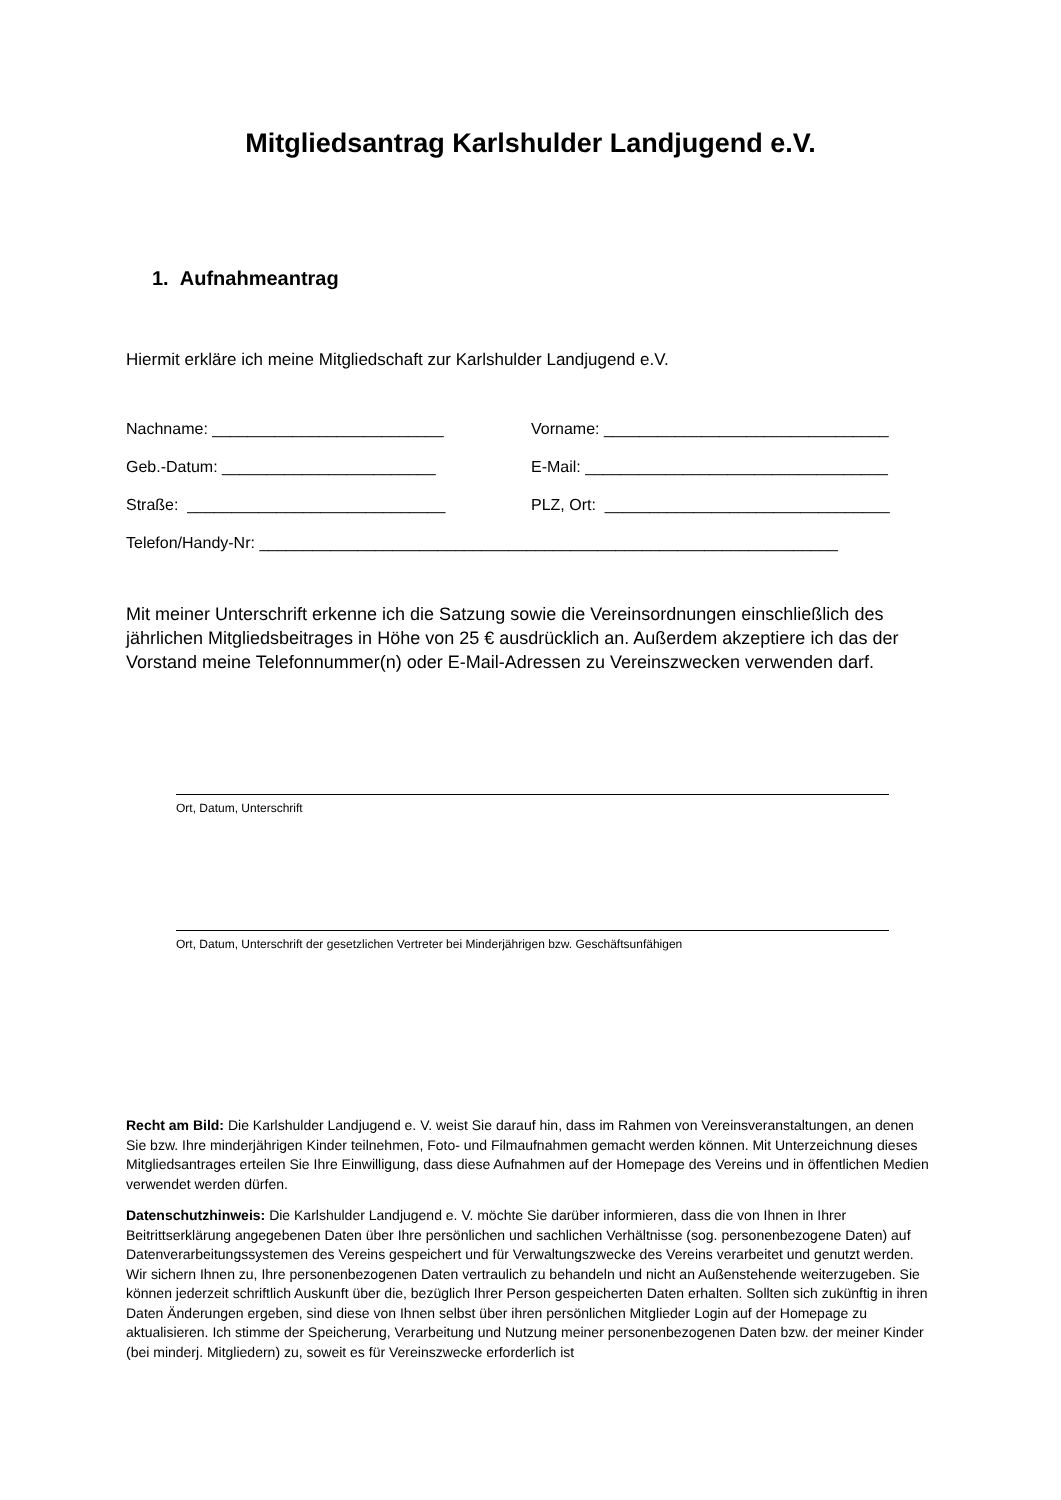Mitgliedsantrag Karlshulder Landjugend e.V.
1. Aufnahmeantrag
Hiermit erkläre ich meine Mitgliedschaft zur Karlshulder Landjugend e.V.
Nachname: __________________________ Vorname: ________________________________
Geb.-Datum: ________________________ E-Mail: __________________________________
Straße: _____________________________ PLZ, Ort: ________________________________
Telefon/Handy-Nr: _________________________________________________________________
Mit meiner Unterschrift erkenne ich die Satzung sowie die Vereinsordnungen einschließlich des jährlichen Mitgliedsbeitrages in Höhe von 25 € ausdrücklich an. Außerdem akzeptiere ich das der Vorstand meine Telefonnummer(n) oder E-Mail-Adressen zu Vereinszwecken verwenden darf.
Ort, Datum, Unterschrift
Ort, Datum, Unterschrift der gesetzlichen Vertreter bei Minderjährigen bzw. Geschäftsunfähigen
Recht am Bild: Die Karlshulder Landjugend e. V. weist Sie darauf hin, dass im Rahmen von Vereinsveranstaltungen, an denen Sie bzw. Ihre minderjährigen Kinder teilnehmen, Foto- und Filmaufnahmen gemacht werden können. Mit Unterzeichnung dieses Mitgliedsantrages erteilen Sie Ihre Einwilligung, dass diese Aufnahmen auf der Homepage des Vereins und in öffentlichen Medien verwendet werden dürfen.
Datenschutzhinweis: Die Karlshulder Landjugend e. V. möchte Sie darüber informieren, dass die von Ihnen in Ihrer Beitrittserklärung angegebenen Daten über Ihre persönlichen und sachlichen Verhältnisse (sog. personenbezogene Daten) auf Datenverarbeitungssystemen des Vereins gespeichert und für Verwaltungszwecke des Vereins verarbeitet und genutzt werden. Wir sichern Ihnen zu, Ihre personenbezogenen Daten vertraulich zu behandeln und nicht an Außenstehende weiterzugeben. Sie können jederzeit schriftlich Auskunft über die, bezüglich Ihrer Person gespeicherten Daten erhalten. Sollten sich zukünftig in ihren Daten Änderungen ergeben, sind diese von Ihnen selbst über ihren persönlichen Mitglieder Login auf der Homepage zu aktualisieren. Ich stimme der Speicherung, Verarbeitung und Nutzung meiner personenbezogenen Daten bzw. der meiner Kinder (bei minderj. Mitgliedern) zu, soweit es für Vereinszwecke erforderlich ist